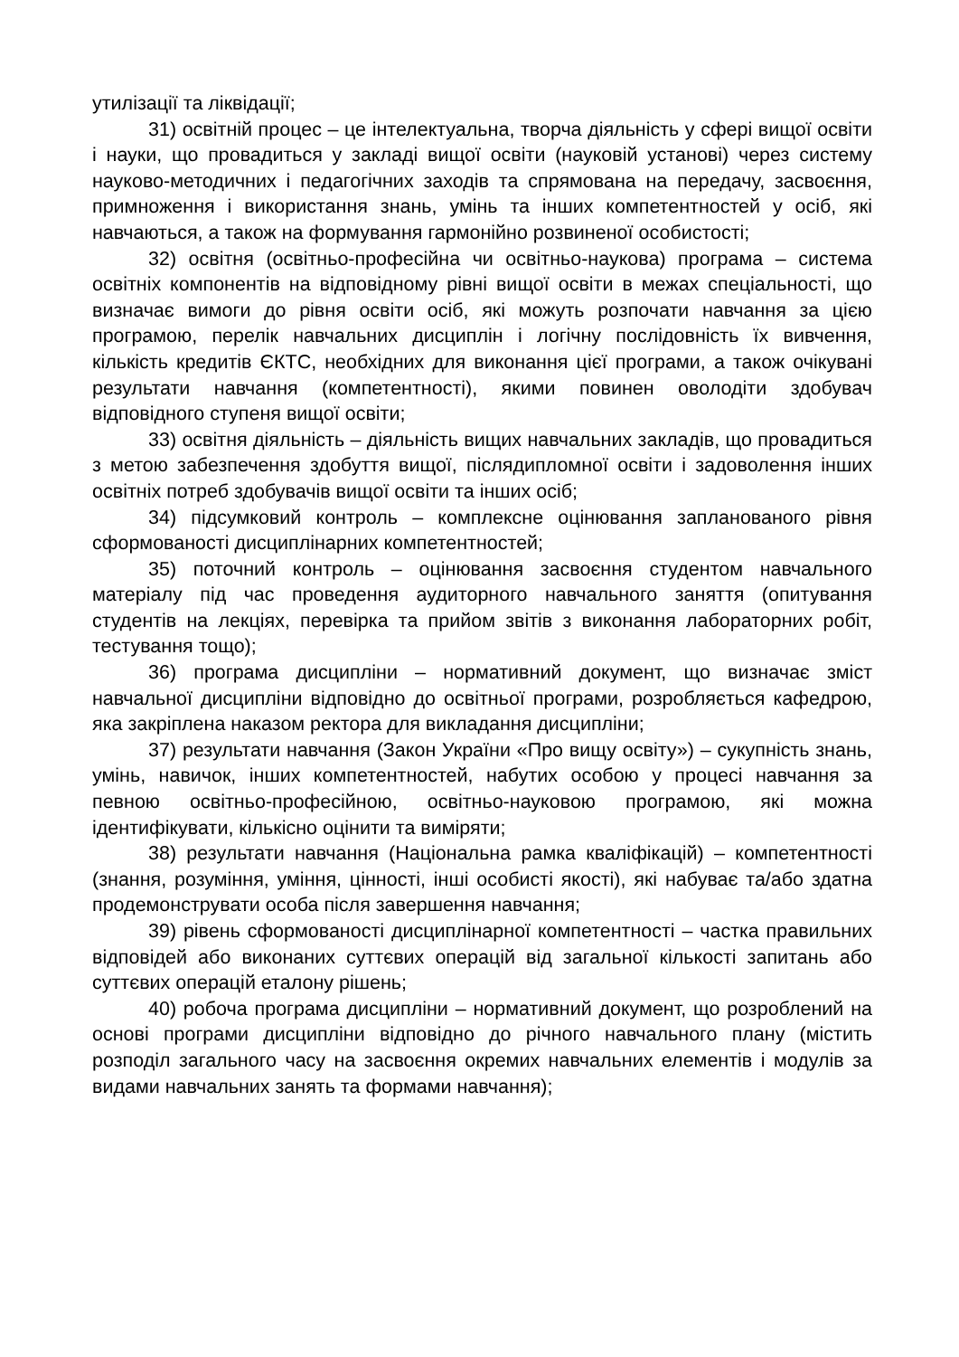утилізації та ліквідації;
31) освітній процес – це інтелектуальна, творча діяльність у сфері вищої освіти і науки, що провадиться у закладі вищої освіти (науковій установі) через систему науково-методичних і педагогічних заходів та спрямована на передачу, засвоєння, примноження і використання знань, умінь та інших компетентностей у осіб, які навчаються, а також на формування гармонійно розвиненої особистості;
32) освітня (освітньо-професійна чи освітньо-наукова) програма – система освітніх компонентів на відповідному рівні вищої освіти в межах спеціальності, що визначає вимоги до рівня освіти осіб, які можуть розпочати навчання за цією програмою, перелік навчальних дисциплін і логічну послідовність їх вивчення, кількість кредитів ЄКТС, необхідних для виконання цієї програми, а також очікувані результати навчання (компетентності), якими повинен оволодіти здобувач відповідного ступеня вищої освіти;
33) освітня діяльність – діяльність вищих навчальних закладів, що провадиться з метою забезпечення здобуття вищої, післядипломної освіти і задоволення інших освітніх потреб здобувачів вищої освіти та інших осіб;
34) підсумковий контроль – комплексне оцінювання запланованого рівня сформованості дисциплінарних компетентностей;
35) поточний контроль – оцінювання засвоєння студентом навчального матеріалу під час проведення аудиторного навчального заняття (опитування студентів на лекціях, перевірка та прийом звітів з виконання лабораторних робіт, тестування тощо);
36) програма дисципліни – нормативний документ, що визначає зміст навчальної дисципліни відповідно до освітньої програми, розробляється кафедрою, яка закріплена наказом ректора для викладання дисципліни;
37) результати навчання (Закон України «Про вищу освіту») – сукупність знань, умінь, навичок, інших компетентностей, набутих особою у процесі навчання за певною освітньо-професійною, освітньо-науковою програмою, які можна ідентифікувати, кількісно оцінити та виміряти;
38) результати навчання (Національна рамка кваліфікацій) – компетентності (знання, розуміння, уміння, цінності, інші особисті якості), які набуває та/або здатна продемонструвати особа після завершення навчання;
39) рівень сформованості дисциплінарної компетентності – частка правильних відповідей або виконаних суттєвих операцій від загальної кількості запитань або суттєвих операцій еталону рішень;
40) робоча програма дисципліни – нормативний документ, що розроблений на основі програми дисципліни відповідно до річного навчального плану (містить розподіл загального часу на засвоєння окремих навчальних елементів і модулів за видами навчальних занять та формами навчання);